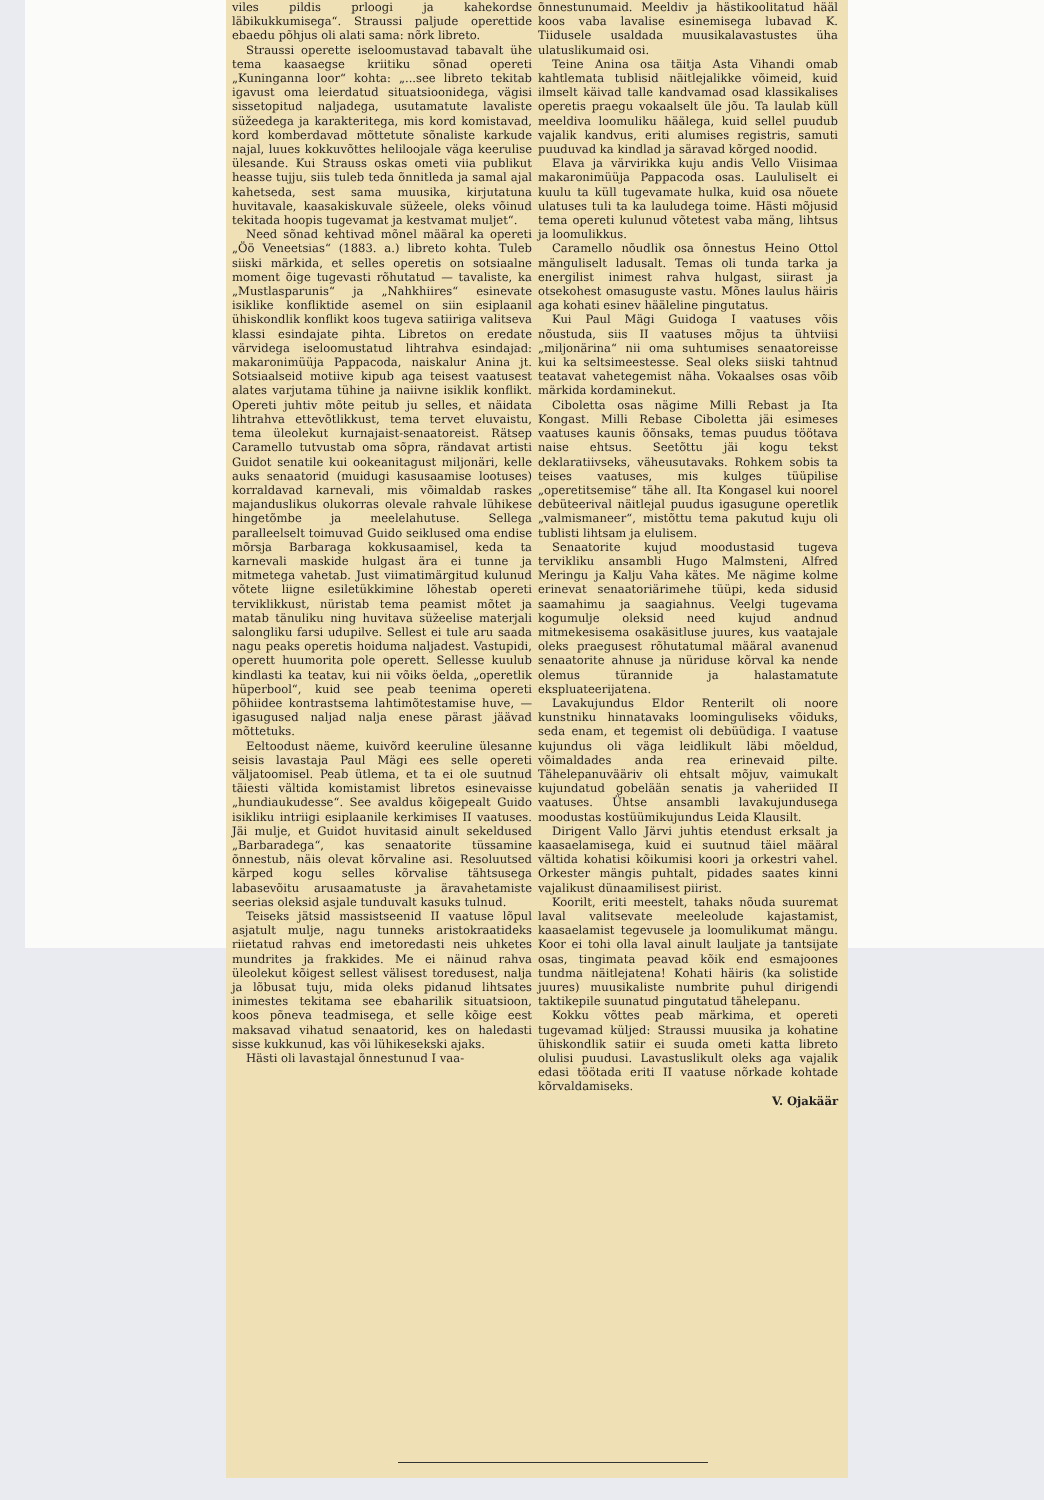viles pildis prloogi ja kahekordse läbikukkumisega“. Straussi paljude operettide ebaedu põhjus oli alati sama: nõrk libreto.
Straussi operette iseloomustavad tabavalt ühe tema kaasaegse kriitiku sõnad opereti „Kuninganna loor“ kohta: „...see libreto tekitab igavust oma leierdatud situatsioonidega, vägisi sissetopitud naljadega, usutamatute lavaliste süžeedega ja karakteritega, mis kord komistavad, kord komberdavad mõttetute sõnaliste karkude najal, luues kokkuvõttes heliloojale väga keerulise ülesande. Kui Strauss oskas ometi viia publikut heasse tujju, siis tuleb teda õnnitleda ja samal ajal kahetseda, sest sama muusika, kirjutatuna huvitavale, kaasakiskuvale süžeele, oleks võinud tekitada hoopis tugevamat ja kestvamat muljet“.
Need sõnad kehtivad mõnel määral ka opereti „Öö Veneetsias“ (1883. a.) libreto kohta. Tuleb siiski märkida, et selles operetis on sotsiaalne moment õige tugevasti rõhutatud — tavaliste, ka „Mustlasparunis“ ja „Nahkhiires“ esinevate isiklike konfliktide asemel on siin esiplaanil ühiskondlik konflikt koos tugeva satiiriga valitseva klassi esindajate pihta. Libretos on eredate värvidega iseloomustatud lihtrahva esindajad: makaronimüüja Pappacoda, naiskalur Anina jt. Sotsiaalseid motiive kipub aga teisest vaatusest alates varjutama tühine ja naiivne isiklik konflikt. Opereti juhtiv mõte peitub ju selles, et näidata lihtrahva ettevõtlikkust, tema tervet eluvaistu, tema üleolekut kurnajaist-senaatoreist. Rätsep Caramello tutvustab oma sõpra, rändavat artisti Guidot senatile kui ookeanitagust miljonäri, kelle auks senaatorid (muidugi kasusaamise lootuses) korraldavad karnevali, mis võimaldab raskes majanduslikus olukorras olevale rahvale lühikese hingetõmbe ja meelelahutuse. Sellega paralleelselt toimuvad Guido seiklused oma endise mõrsja Barbaraga kokkusaamisel, keda ta karnevali maskide hulgast ära ei tunne ja mitmetega vahetab. Just viimatimärgitud kulunud võtete liigne esiletükkimine lõhestab opereti terviklikkust, nüristab tema peamist mõtet ja matab tänuliku ning huvitava süžeelise materjali salongliku farsi udupilve. Sellest ei tule aru saada nagu peaks operetis hoiduma naljadest. Vastupidi, operett huumorita pole operett. Sellesse kuulub kindlasti ka teatav, kui nii võiks öelda, „operetlik hüperbool“, kuid see peab teenima opereti põhiidee kontrastsema lahtimõtestamise huve, — igasugused naljad nalja enese pärast jäävad mõttetuks.
Eeltoodust näeme, kuivõrd keeruline ülesanne seisis lavastaja Paul Mägi ees selle opereti väljatoomisel. Peab ütlema, et ta ei ole suutnud täiesti vältida komistamist libretos esinevaisse „hundiaukudesse“. See avaldus kõigepealt Guido isikliku intriigi esiplaanile kerkimises II vaatuses. Jäi mulje, et Guidot huvitasid ainult sekeldused „Barbaradega“, kas senaatorite tüssamine õnnestub, näis olevat kõrvaline asi. Resoluutsed kärped kogu selles kõrvalise tähtsusega labasevõitu arusaamatuste ja äravahetamiste seerias oleksid asjale tunduvalt kasuks tulnud.
Teiseks jätsid massistseenid II vaatuse lõpul asjatult mulje, nagu tunneks aristokraatideks riietatud rahvas end imetoredasti neis uhketes mundrites ja frakkides. Me ei näinud rahva üleolekut kõigest sellest välisest toredusest, nalja ja lõbusat tuju, mida oleks pidanud lihtsates inimestes tekitama see ebaharilik situatsioon, koos põneva teadmisega, et selle kõige eest maksavad vihatud senaatorid, kes on haledasti sisse kukkunud, kas või lühikesekski ajaks.
Hästi oli lavastajal õnnestunud I vaa-
õnnestunumaid. Meeldiv ja hästikoolitatud hääl koos vaba lavalise esinemisega lubavad K. Tiidusele usaldada muusikalavastustes üha ulatuslikumaid osi.
Teine Anina osa täitja Asta Vihandi omab kahtlemata tublisid näitlejalikke võimeid, kuid ilmselt käivad talle kandvamad osad klassikalises operetis praegu vokaalselt üle jõu. Ta laulab küll meeldiva loomuliku häälega, kuid sellel puudub vajalik kandvus, eriti alumises registris, samuti puuduvad ka kindlad ja säravad kõrged noodid.
Elava ja värvirikka kuju andis Vello Viisimaa makaronimüüja Pappacoda osas. Laululiselt ei kuulu ta küll tugevamate hulka, kuid osa nõuete ulatuses tuli ta ka lauludega toime. Hästi mõjusid tema opereti kulunud võtetest vaba mäng, lihtsus ja loomulikkus.
Caramello nõudlik osa õnnestus Heino Ottol mänguliselt ladusalt. Temas oli tunda tarka ja energilist inimest rahva hulgast, siirast ja otsekohest omasuguste vastu. Mõnes laulus häiris aga kohati esinev hääleline pingutatus.
Kui Paul Mägi Guidoga I vaatuses võis nõustuda, siis II vaatuses mõjus ta ühtviisi „miljonärina“ nii oma suhtumises senaatoreisse kui ka seltsimeestesse. Seal oleks siiski tahtnud teatavat vahetegemist näha. Vokaalses osas võib märkida kordaminekut.
Ciboletta osas nägime Milli Rebast ja Ita Kongast. Milli Rebase Ciboletta jäi esimeses vaatuses kaunis õõnsaks, temas puudus töötava naise ehtsus. Seetõttu jäi kogu tekst deklaratiivseks, väheusutavaks. Rohkem sobis ta teises vaatuses, mis kulges tüüpilise „operetitsemise“ tähe all. Ita Kongasel kui noorel debüteerival näitlejal puudus igasugune operetlik „valmismaneer“, mistõttu tema pakutud kuju oli tublisti lihtsam ja elulisem.
Senaatorite kujud moodustasid tugeva tervikliku ansambli Hugo Malmsteni, Alfred Meringu ja Kalju Vaha kätes. Me nägime kolme erinevat senaatoriärimehe tüüpi, keda sidusid saamahimu ja saagiahnus. Veelgi tugevama kogumulje oleksid need kujud andnud mitmekesisema osakäsitluse juures, kus vaatajale oleks praegusest rõhutatumal määral avanenud senaatorite ahnuse ja nüriduse kõrval ka nende olemus türannide ja halastamatute ekspluateerijatena.
Lavakujundus Eldor Renterilt oli noore kunstniku hinnatavaks loominguliseks võiduks, seda enam, et tegemist oli debüüdiga. I vaatuse kujundus oli väga leidlikult läbi mõeldud, võimaldades anda rea erinevaid pilte. Tähelepanuvääriv oli ehtsalt mõjuv, vaimukalt kujundatud gobelään senatis ja vaheriided II vaatuses. Ühtse ansambli lavakujundusega moodustas kostüümikujundus Leida Klausilt.
Dirigent Vallo Järvi juhtis etendust erksalt ja kaasaelamisega, kuid ei suutnud täiel määral vältida kohatisi kõikumisi koori ja orkestri vahel. Orkester mängis puhtalt, pidades saates kinni vajalikust dünaamilisest piirist.
Koorilt, eriti meestelt, tahaks nõuda suuremat laval valitsevate meeleolude kajastamist, kaasaelamist tegevusele ja loomulikumat mängu. Koor ei tohi olla laval ainult lauljate ja tantsijate osas, tingimata peavad kõik end esmajoones tundma näitlejatena! Kohati häiris (ka solistide juures) muusikaliste numbrite puhul dirigendi taktikepile suunatud pingutatud tähelepanu.
Kokku võttes peab märkima, et opereti tugevamad küljed: Straussi muusika ja kohatine ühiskondlik satiir ei suuda ometi katta libreto olulisi puudusi. Lavastuslikult oleks aga vajalik edasi töötada eriti II vaatuse nõrkade kohtade kõrvaldamiseks.
V. Ojakäär